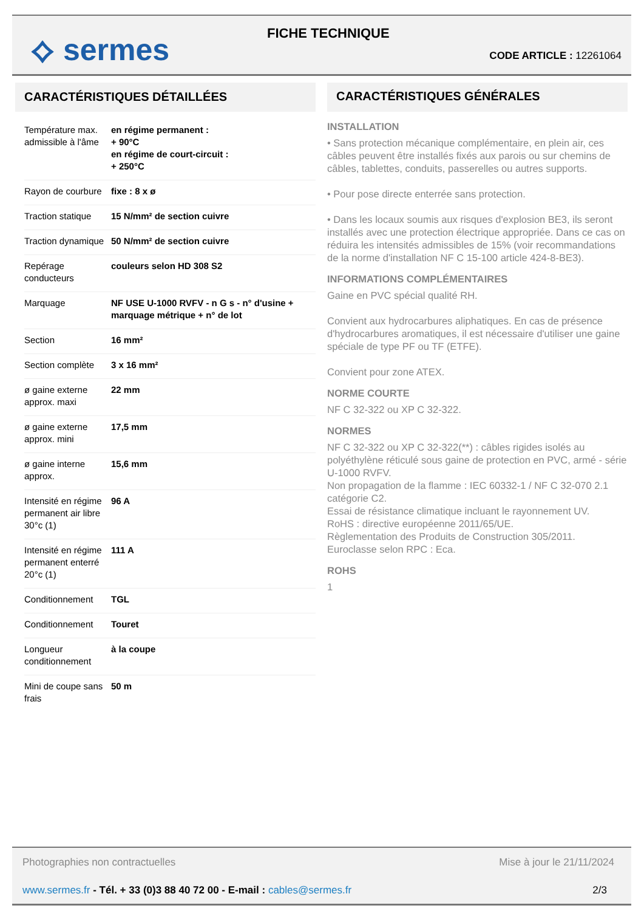⟡ sermes FICHE TECHNIQUE
CODE ARTICLE : 12261064
CARACTÉRISTIQUES DÉTAILLÉES
| Température max. admissible à l'âme | en régime permanent : + 90°C en régime de court-circuit : + 250°C |
| Rayon de courbure | fixe : 8 x ø |
| Traction statique | 15 N/mm² de section cuivre |
| Traction dynamique | 50 N/mm² de section cuivre |
| Repérage conducteurs | couleurs selon HD 308 S2 |
| Marquage | NF USE U-1000 RVFV - n G s - n° d'usine + marquage métrique + n° de lot |
| Section | 16 mm² |
| Section complète | 3 x 16 mm² |
| ø gaine externe approx. maxi | 22 mm |
| ø gaine externe approx. mini | 17,5 mm |
| ø gaine interne approx. | 15,6 mm |
| Intensité en régime permanent air libre 30°c (1) | 96 A |
| Intensité en régime permanent enterré 20°c (1) | 111 A |
| Conditionnement | TGL |
| Conditionnement | Touret |
| Longueur conditionnement | à la coupe |
| Mini de coupe sans frais | 50 m |
CARACTÉRISTIQUES GÉNÉRALES
INSTALLATION
• Sans protection mécanique complémentaire, en plein air, ces câbles peuvent être installés fixés aux parois ou sur chemins de câbles, tablettes, conduits, passerelles ou autres supports.
• Pour pose directe enterrée sans protection.
• Dans les locaux soumis aux risques d'explosion BE3, ils seront installés avec une protection électrique appropriée. Dans ce cas on réduira les intensités admissibles de 15% (voir recommandations de la norme d'installation NF C 15-100 article 424-8-BE3).
INFORMATIONS COMPLÉMENTAIRES
Gaine en PVC spécial qualité RH.
Convient aux hydrocarbures aliphatiques. En cas de présence d'hydrocarbures aromatiques, il est nécessaire d'utiliser une gaine spéciale de type PF ou TF (ETFE).
Convient pour zone ATEX.
NORME COURTE
NF C 32-322 ou XP C 32-322.
NORMES
NF C 32-322 ou XP C 32-322(**) : câbles rigides isolés au polyéthylène réticulé sous gaine de protection en PVC, armé - série U-1000 RVFV.
Non propagation de la flamme : IEC 60332-1 / NF C 32-070 2.1 catégorie C2.
Essai de résistance climatique incluant le rayonnement UV.
RoHS : directive européenne 2011/65/UE.
Règlementation des Produits de Construction 305/2011.
Euroclasse selon RPC : Eca.
ROHS
1
Photographies non contractuelles
Mise à jour le 21/11/2024
www.sermes.fr - Tél. + 33 (0)3 88 40 72 00 - E-mail : cables@sermes.fr
2/3